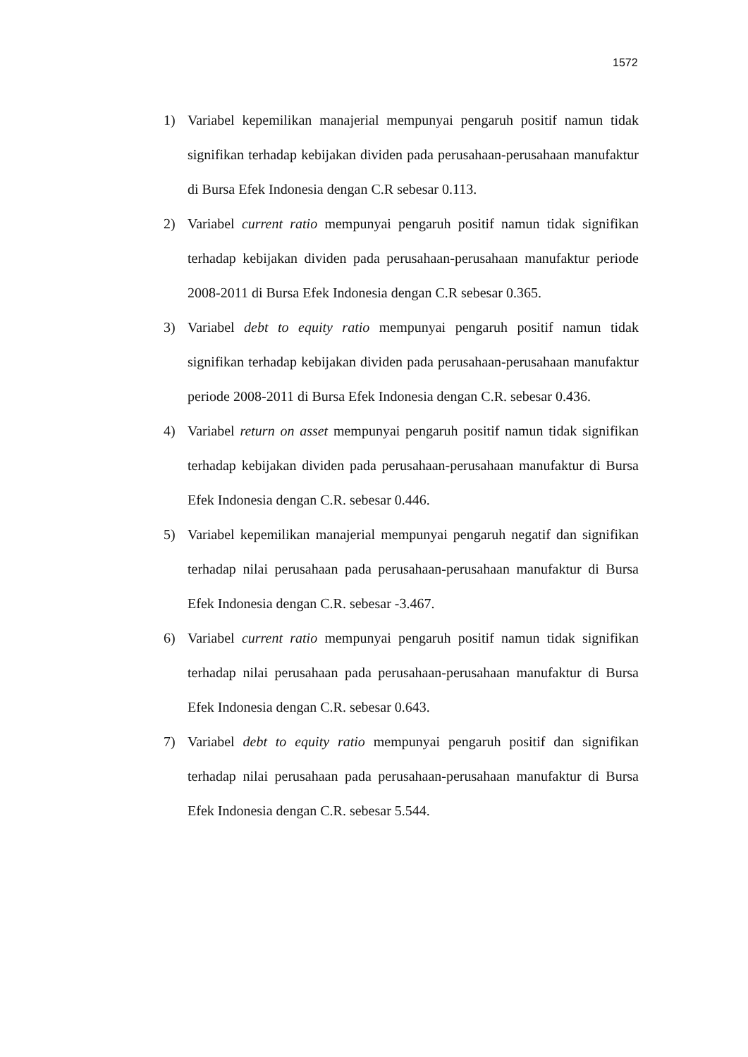1572
1) Variabel kepemilikan manajerial mempunyai pengaruh positif namun tidak signifikan terhadap kebijakan dividen pada perusahaan-perusahaan manufaktur di Bursa Efek Indonesia dengan C.R sebesar 0.113.
2) Variabel current ratio mempunyai pengaruh positif namun tidak signifikan terhadap kebijakan dividen pada perusahaan-perusahaan manufaktur periode 2008-2011 di Bursa Efek Indonesia dengan C.R sebesar 0.365.
3) Variabel debt to equity ratio mempunyai pengaruh positif namun tidak signifikan terhadap kebijakan dividen pada perusahaan-perusahaan manufaktur periode 2008-2011 di Bursa Efek Indonesia dengan C.R. sebesar 0.436.
4) Variabel return on asset mempunyai pengaruh positif namun tidak signifikan terhadap kebijakan dividen pada perusahaan-perusahaan manufaktur di Bursa Efek Indonesia dengan C.R. sebesar 0.446.
5) Variabel kepemilikan manajerial mempunyai pengaruh negatif dan signifikan terhadap nilai perusahaan pada perusahaan-perusahaan manufaktur di Bursa Efek Indonesia dengan C.R. sebesar -3.467.
6) Variabel current ratio mempunyai pengaruh positif namun tidak signifikan terhadap nilai perusahaan pada perusahaan-perusahaan manufaktur di Bursa Efek Indonesia dengan C.R. sebesar 0.643.
7) Variabel debt to equity ratio mempunyai pengaruh positif dan signifikan terhadap nilai perusahaan pada perusahaan-perusahaan manufaktur di Bursa Efek Indonesia dengan C.R. sebesar 5.544.